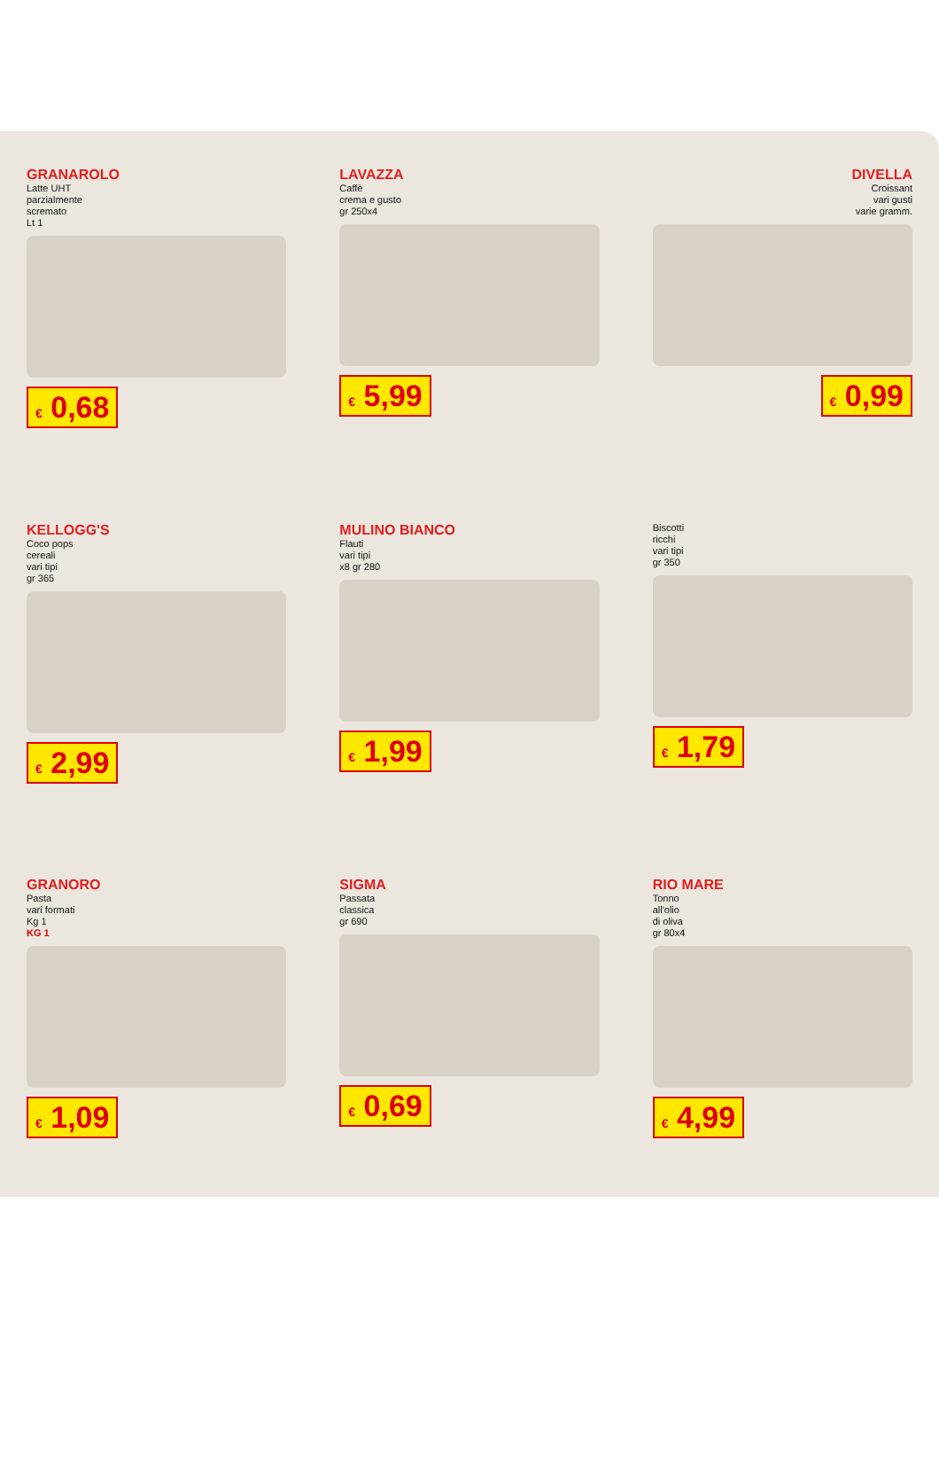GRANAROLO
Latte UHT
parzialmente
scremato
Lt 1
€ 0,68
LAVAZZA
Caffè
crema e gusto
gr 250x4
€ 5,99
DIVELLA
Croissant
vari gusti
varie gramm.
€ 0,99
KELLOGG'S
Coco pops
cereali
vari tipi
gr 365
€ 2,99
MULINO BIANCO
Flauti
vari tipi
x8 gr 280
€ 1,99
Biscotti
ricchi
vari tipi
gr 350
€ 1,79
GRANORO
Pasta
vari formati
Kg 1
KG 1
€ 1,09
SIGMA
Passata
classica
gr 690
€ 0,69
RIO MARE
Tonno
all'olio
di oliva
gr 80x4
€ 4,99